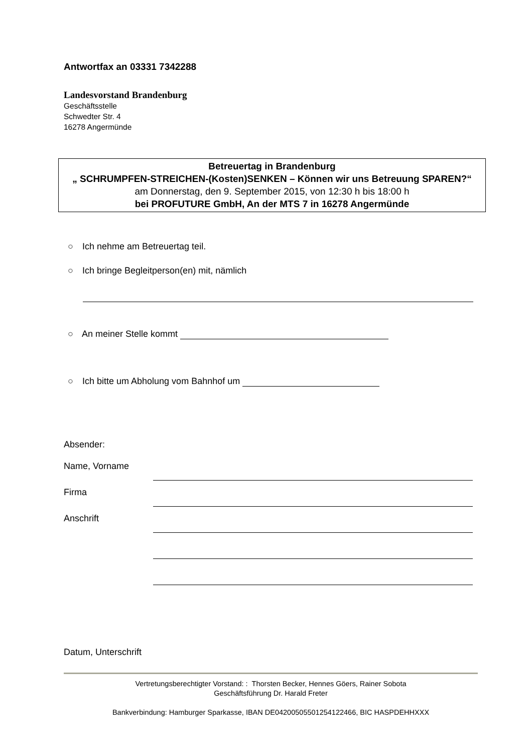Antwortfax an 03331 7342288
Landesvorstand Brandenburg
Geschäftsstelle
Schwedter Str. 4
16278 Angermünde
Betreuertag in Brandenburg
„ SCHRUMPFEN-STREICHEN-(Kosten)SENKEN – Können wir uns Betreuung SPAREN?“
am Donnerstag, den 9. September 2015, von 12:30 h bis 18:00 h
bei PROFUTURE GmbH, An der MTS 7 in 16278 Angermünde
○ Ich nehme am Betreuertag teil.
○ Ich bringe Begleitperson(en) mit, nämlich
○ An meiner Stelle kommt
○ Ich bitte um Abholung vom Bahnhof um
Absender:
Name, Vorname
Firma
Anschrift
Datum, Unterschrift
Vertretungsberechtigter Vorstand: : Thorsten Becker, Hennes Göers, Rainer Sobota
Geschäftsführung Dr. Harald Freter
Bankverbindung: Hamburger Sparkasse, IBAN DE04200505501254122466, BIC HASPDEHHXXX